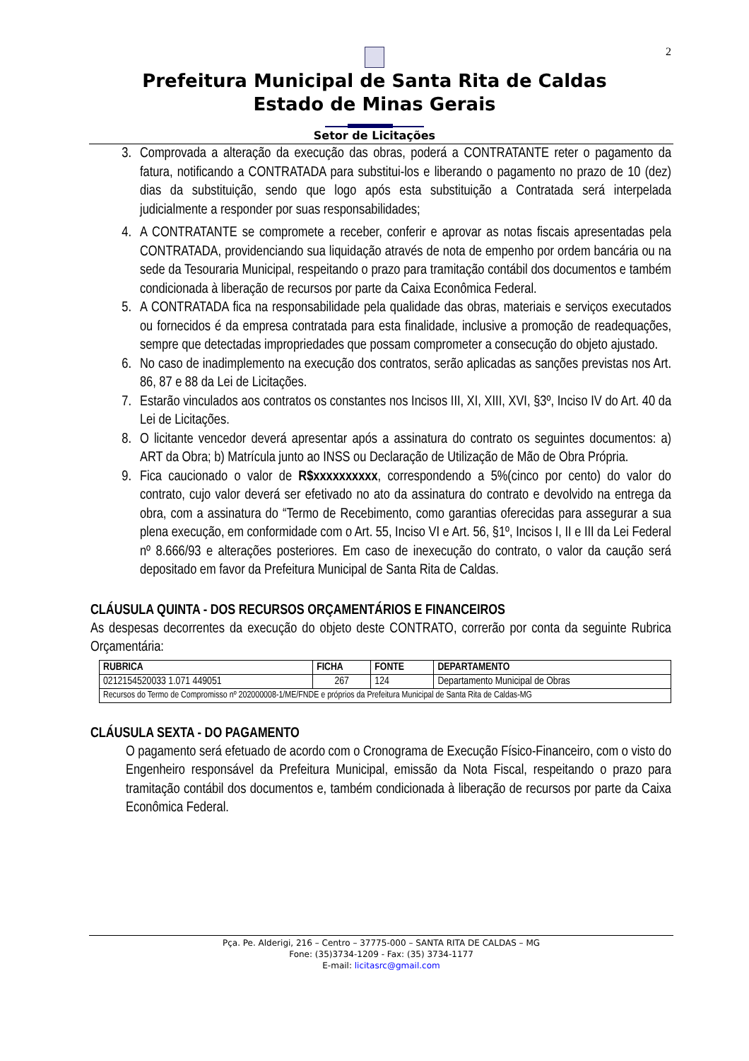2
Prefeitura Municipal de Santa Rita de Caldas
Estado de Minas Gerais
Setor de Licitações
3. Comprovada a alteração da execução das obras, poderá a CONTRATANTE reter o pagamento da fatura, notificando a CONTRATADA para substitui-los e liberando o pagamento no prazo de 10 (dez) dias da substituição, sendo que logo após esta substituição a Contratada será interpelada judicialmente a responder por suas responsabilidades;
4. A CONTRATANTE se compromete a receber, conferir e aprovar as notas fiscais apresentadas pela CONTRATADA, providenciando sua liquidação através de nota de empenho por ordem bancária ou na sede da Tesouraria Municipal, respeitando o prazo para tramitação contábil dos documentos e também condicionada à liberação de recursos por parte da Caixa Econômica Federal.
5. A CONTRATADA fica na responsabilidade pela qualidade das obras, materiais e serviços executados ou fornecidos é da empresa contratada para esta finalidade, inclusive a promoção de readequações, sempre que detectadas impropriedades que possam comprometer a consecução do objeto ajustado.
6. No caso de inadimplemento na execução dos contratos, serão aplicadas as sanções previstas nos Art. 86, 87 e 88 da Lei de Licitações.
7. Estarão vinculados aos contratos os constantes nos Incisos III, XI, XIII, XVI, §3º, Inciso IV do Art. 40 da Lei de Licitações.
8. O licitante vencedor deverá apresentar após a assinatura do contrato os seguintes documentos: a) ART da Obra; b) Matrícula junto ao INSS ou Declaração de Utilização de Mão de Obra Própria.
9. Fica caucionado o valor de R$xxxxxxxxxx, correspondendo a 5%(cinco por cento) do valor do contrato, cujo valor deverá ser efetivado no ato da assinatura do contrato e devolvido na entrega da obra, com a assinatura do “Termo de Recebimento, como garantias oferecidas para assegurar a sua plena execução, em conformidade com o Art. 55, Inciso VI e Art. 56, §1º, Incisos I, II e III da Lei Federal nº 8.666/93 e alterações posteriores. Em caso de inexecução do contrato, o valor da caução será depositado em favor da Prefeitura Municipal de Santa Rita de Caldas.
CLÁUSULA QUINTA - DOS RECURSOS ORÇAMENTÁRIOS E FINANCEIROS
As despesas decorrentes da execução do objeto deste CONTRATO, correrão por conta da seguinte Rubrica Orçamentária:
| RUBRICA | FICHA | FONTE | DEPARTAMENTO |
| --- | --- | --- | --- |
| 0212154520033 1.071 449051 | 267 | 124 | Departamento Municipal de Obras |
| Recursos do Termo de Compromisso nº 202000008-1/ME/FNDE e próprios da Prefeitura Municipal de Santa Rita de Caldas-MG | | | |
CLÁUSULA SEXTA - DO PAGAMENTO
O pagamento será efetuado de acordo com o Cronograma de Execução Físico-Financeiro, com o visto do Engenheiro responsável da Prefeitura Municipal, emissão da Nota Fiscal, respeitando o prazo para tramitação contábil dos documentos e, também condicionada à liberação de recursos por parte da Caixa Econômica Federal.
Pça. Pe. Alderigi, 216 – Centro – 37775-000 – SANTA RITA DE CALDAS – MG
Fone: (35)3734-1209 - Fax: (35) 3734-1177
E-mail: licitasrc@gmail.com